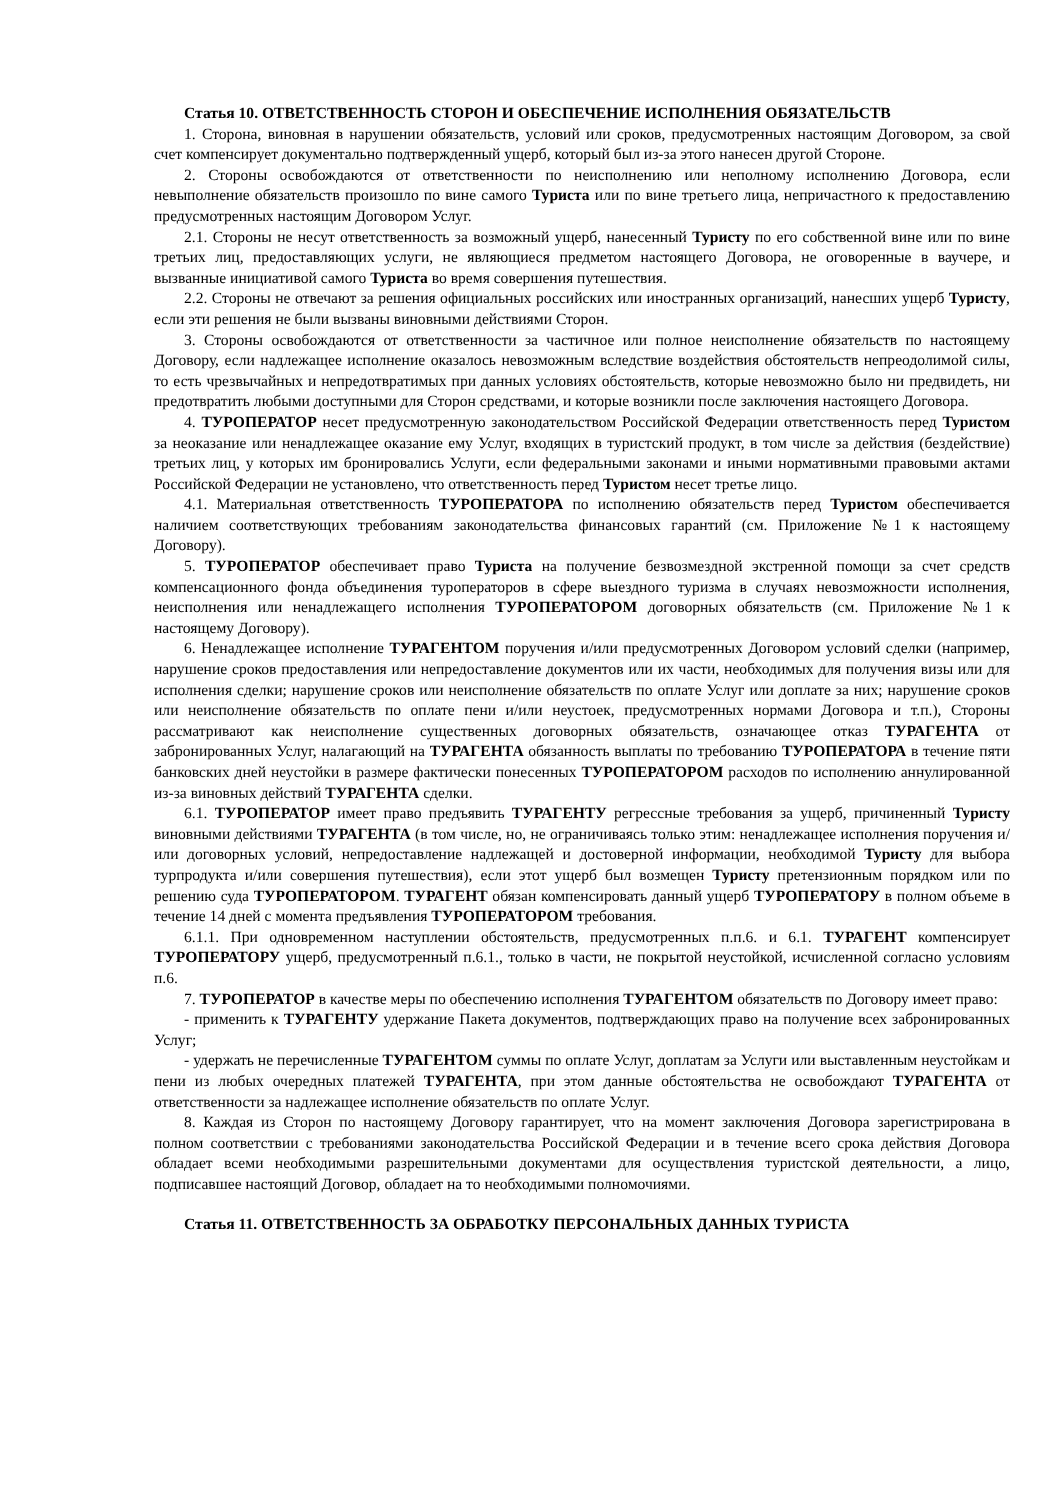Статья 10. ОТВЕТСТВЕННОСТЬ СТОРОН И ОБЕСПЕЧЕНИЕ ИСПОЛНЕНИЯ ОБЯЗАТЕЛЬСТВ
1. Сторона, виновная в нарушении обязательств, условий или сроков, предусмотренных настоящим Договором, за свой счет компенсирует документально подтвержденный ущерб, который был из-за этого нанесен другой Стороне.
2. Стороны освобождаются от ответственности по неисполнению или неполному исполнению Договора, если невыполнение обязательств произошло по вине самого Туриста или по вине третьего лица, непричастного к предоставлению предусмотренных настоящим Договором Услуг.
2.1. Стороны не несут ответственность за возможный ущерб, нанесенный Туристу по его собственной вине или по вине третьих лиц, предоставляющих услуги, не являющиеся предметом настоящего Договора, не оговоренные в ваучере, и вызванные инициативой самого Туриста во время совершения путешествия.
2.2. Стороны не отвечают за решения официальных российских или иностранных организаций, нанесших ущерб Туристу, если эти решения не были вызваны виновными действиями Сторон.
3. Стороны освобождаются от ответственности за частичное или полное неисполнение обязательств по настоящему Договору, если надлежащее исполнение оказалось невозможным вследствие воздействия обстоятельств непреодолимой силы, то есть чрезвычайных и непредотвратимых при данных условиях обстоятельств, которые невозможно было ни предвидеть, ни предотвратить любыми доступными для Сторон средствами, и которые возникли после заключения настоящего Договора.
4. ТУРОПЕРАТОР несет предусмотренную законодательством Российской Федерации ответственность перед Туристом за неоказание или ненадлежащее оказание ему Услуг, входящих в туристский продукт, в том числе за действия (бездействие) третьих лиц, у которых им бронировались Услуги, если федеральными законами и иными нормативными правовыми актами Российской Федерации не установлено, что ответственность перед Туристом несет третье лицо.
4.1. Материальная ответственность ТУРОПЕРАТОРА по исполнению обязательств перед Туристом обеспечивается наличием соответствующих требованиям законодательства финансовых гарантий (см. Приложение №1 к настоящему Договору).
5. ТУРОПЕРАТОР обеспечивает право Туриста на получение безвозмездной экстренной помощи за счет средств компенсационного фонда объединения туроператоров в сфере выездного туризма в случаях невозможности исполнения, неисполнения или ненадлежащего исполнения ТУРОПЕРАТОРОМ договорных обязательств (см. Приложение №1 к настоящему Договору).
6. Ненадлежащее исполнение ТУРАГЕНТОМ поручения и/или предусмотренных Договором условий сделки (например, нарушение сроков предоставления или непредоставление документов или их части, необходимых для получения визы или для исполнения сделки; нарушение сроков или неисполнение обязательств по оплате Услуг или доплате за них; нарушение сроков или неисполнение обязательств по оплате пени и/или неустоек, предусмотренных нормами Договора и т.п.), Стороны рассматривают как неисполнение существенных договорных обязательств, означающее отказ ТУРАГЕНТА от забронированных Услуг, налагающий на ТУРАГЕНТА обязанность выплаты по требованию ТУРОПЕРАТОРА в течение пяти банковских дней неустойки в размере фактически понесенных ТУРОПЕРАТОРОМ расходов по исполнению аннулированной из-за виновных действий ТУРАГЕНТА сделки.
6.1. ТУРОПЕРАТОР имеет право предъявить ТУРАГЕНТУ регрессные требования за ущерб, причиненный Туристу виновными действиями ТУРАГЕНТА (в том числе, но, не ограничиваясь только этим: ненадлежащее исполнения поручения и/или договорных условий, непредоставление надлежащей и достоверной информации, необходимой Туристу для выбора турпродукта и/или совершения путешествия), если этот ущерб был возмещен Туристу претензионным порядком или по решению суда ТУРОПЕРАТОРОМ. ТУРАГЕНТ обязан компенсировать данный ущерб ТУРОПЕРАТОРУ в полном объеме в течение 14 дней с момента предъявления ТУРОПЕРАТОРОМ требования.
6.1.1. При одновременном наступлении обстоятельств, предусмотренных п.п.6. и 6.1. ТУРАГЕНТ компенсирует ТУРОПЕРАТОРУ ущерб, предусмотренный п.6.1., только в части, не покрытой неустойкой, исчисленной согласно условиям п.6.
7. ТУРОПЕРАТОР в качестве меры по обеспечению исполнения ТУРАГЕНТОМ обязательств по Договору имеет право:
- применить к ТУРАГЕНТУ удержание Пакета документов, подтверждающих право на получение всех забронированных Услуг;
- удержать не перечисленные ТУРАГЕНТОМ суммы по оплате Услуг, доплатам за Услуги или выставленным неустойкам и пени из любых очередных платежей ТУРАГЕНТА, при этом данные обстоятельства не освобождают ТУРАГЕНТА от ответственности за надлежащее исполнение обязательств по оплате Услуг.
8. Каждая из Сторон по настоящему Договору гарантирует, что на момент заключения Договора зарегистрирована в полном соответствии с требованиями законодательства Российской Федерации и в течение всего срока действия Договора обладает всеми необходимыми разрешительными документами для осуществления туристской деятельности, а лицо, подписавшее настоящий Договор, обладает на то необходимыми полномочиями.
Статья 11. ОТВЕТСТВЕННОСТЬ ЗА ОБРАБОТКУ ПЕРСОНАЛЬНЫХ ДАННЫХ ТУРИСТА